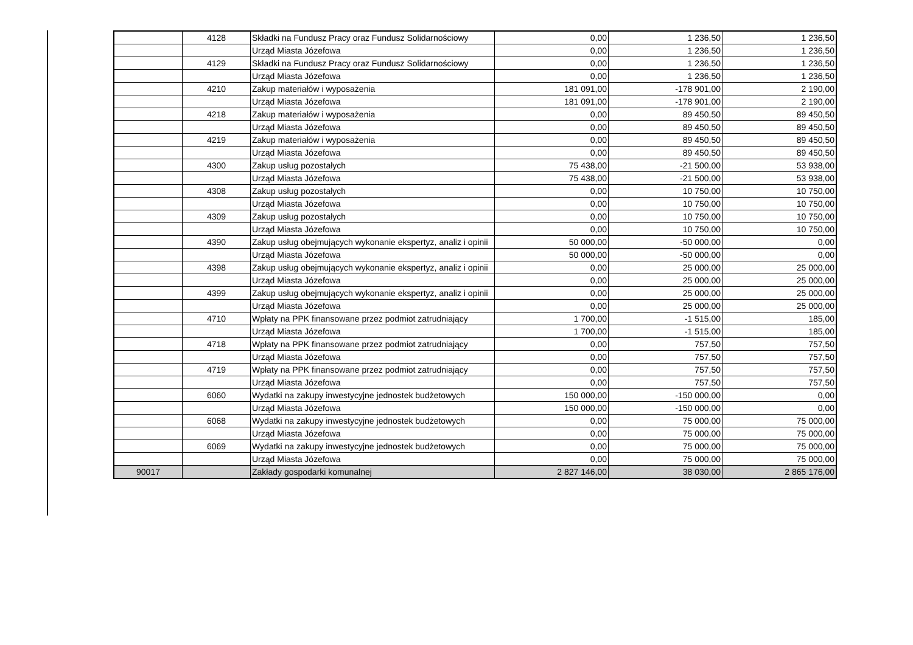| | 4128 | Składki na Fundusz Pracy oraz Fundusz Solidarnościowy | 0,00 | 1 236,50 | 1 236,50 |
| | | Urząd Miasta Józefowa | 0,00 | 1 236,50 | 1 236,50 |
| | 4129 | Składki na Fundusz Pracy oraz Fundusz Solidarnościowy | 0,00 | 1 236,50 | 1 236,50 |
| | | Urząd Miasta Józefowa | 0,00 | 1 236,50 | 1 236,50 |
| | 4210 | Zakup materiałów i wyposażenia | 181 091,00 | -178 901,00 | 2 190,00 |
| | | Urząd Miasta Józefowa | 181 091,00 | -178 901,00 | 2 190,00 |
| | 4218 | Zakup materiałów i wyposażenia | 0,00 | 89 450,50 | 89 450,50 |
| | | Urząd Miasta Józefowa | 0,00 | 89 450,50 | 89 450,50 |
| | 4219 | Zakup materiałów i wyposażenia | 0,00 | 89 450,50 | 89 450,50 |
| | | Urząd Miasta Józefowa | 0,00 | 89 450,50 | 89 450,50 |
| | 4300 | Zakup usług pozostałych | 75 438,00 | -21 500,00 | 53 938,00 |
| | | Urząd Miasta Józefowa | 75 438,00 | -21 500,00 | 53 938,00 |
| | 4308 | Zakup usług pozostałych | 0,00 | 10 750,00 | 10 750,00 |
| | | Urząd Miasta Józefowa | 0,00 | 10 750,00 | 10 750,00 |
| | 4309 | Zakup usług pozostałych | 0,00 | 10 750,00 | 10 750,00 |
| | | Urząd Miasta Józefowa | 0,00 | 10 750,00 | 10 750,00 |
| | 4390 | Zakup usług obejmujących wykonanie ekspertyz, analiz i opinii | 50 000,00 | -50 000,00 | 0,00 |
| | | Urząd Miasta Józefowa | 50 000,00 | -50 000,00 | 0,00 |
| | 4398 | Zakup usług obejmujących wykonanie ekspertyz, analiz i opinii | 0,00 | 25 000,00 | 25 000,00 |
| | | Urząd Miasta Józefowa | 0,00 | 25 000,00 | 25 000,00 |
| | 4399 | Zakup usług obejmujących wykonanie ekspertyz, analiz i opinii | 0,00 | 25 000,00 | 25 000,00 |
| | | Urząd Miasta Józefowa | 0,00 | 25 000,00 | 25 000,00 |
| | 4710 | Wpłaty na PPK finansowane przez podmiot zatrudniający | 1 700,00 | -1 515,00 | 185,00 |
| | | Urząd Miasta Józefowa | 1 700,00 | -1 515,00 | 185,00 |
| | 4718 | Wpłaty na PPK finansowane przez podmiot zatrudniający | 0,00 | 757,50 | 757,50 |
| | | Urząd Miasta Józefowa | 0,00 | 757,50 | 757,50 |
| | 4719 | Wpłaty na PPK finansowane przez podmiot zatrudniający | 0,00 | 757,50 | 757,50 |
| | | Urząd Miasta Józefowa | 0,00 | 757,50 | 757,50 |
| | 6060 | Wydatki na zakupy inwestycyjne jednostek budżetowych | 150 000,00 | -150 000,00 | 0,00 |
| | | Urząd Miasta Józefowa | 150 000,00 | -150 000,00 | 0,00 |
| | 6068 | Wydatki na zakupy inwestycyjne jednostek budżetowych | 0,00 | 75 000,00 | 75 000,00 |
| | | Urząd Miasta Józefowa | 0,00 | 75 000,00 | 75 000,00 |
| | 6069 | Wydatki na zakupy inwestycyjne jednostek budżetowych | 0,00 | 75 000,00 | 75 000,00 |
| | | Urząd Miasta Józefowa | 0,00 | 75 000,00 | 75 000,00 |
| 90017 | | Zakłady gospodarki komunalnej | 2 827 146,00 | 38 030,00 | 2 865 176,00 |